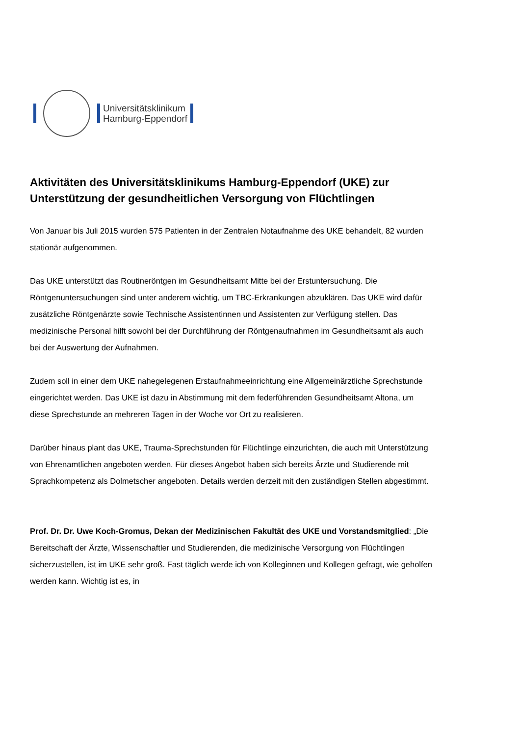Universitätsklinikum
Hamburg-Eppendorf
Aktivitäten des Universitätsklinikums Hamburg-Eppendorf (UKE) zur Unterstützung der gesundheitlichen Versorgung von Flüchtlingen
Von Januar bis Juli 2015 wurden 575 Patienten in der Zentralen Notaufnahme des UKE behandelt, 82 wurden stationär aufgenommen.
Das UKE unterstützt das Routineröntgen im Gesundheitsamt Mitte bei der Erstuntersuchung. Die Röntgenuntersuchungen sind unter anderem wichtig, um TBC-Erkrankungen abzuklären. Das UKE wird dafür zusätzliche Röntgenärzte sowie Technische Assistentinnen und Assistenten zur Verfügung stellen. Das medizinische Personal hilft sowohl bei der Durchführung der Röntgenaufnahmen im Gesundheitsamt als auch bei der Auswertung der Aufnahmen.
Zudem soll in einer dem UKE nahegelegenen Erstaufnahmeeinrichtung eine Allgemeinärztliche Sprechstunde eingerichtet werden. Das UKE ist dazu in Abstimmung mit dem federführenden Gesundheitsamt Altona, um diese Sprechstunde an mehreren Tagen in der Woche vor Ort zu realisieren.
Darüber hinaus plant das UKE, Trauma-Sprechstunden für Flüchtlinge einzurichten, die auch mit Unterstützung von Ehrenamtlichen angeboten werden. Für dieses Angebot haben sich bereits Ärzte und Studierende mit Sprachkompetenz als Dolmetscher angeboten. Details werden derzeit mit den zuständigen Stellen abgestimmt.
Prof. Dr. Dr. Uwe Koch-Gromus, Dekan der Medizinischen Fakultät des UKE und Vorstandsmitglied: „Die Bereitschaft der Ärzte, Wissenschaftler und Studierenden, die medizinische Versorgung von Flüchtlingen sicherzustellen, ist im UKE sehr groß. Fast täglich werde ich von Kolleginnen und Kollegen gefragt, wie geholfen werden kann. Wichtig ist es, in